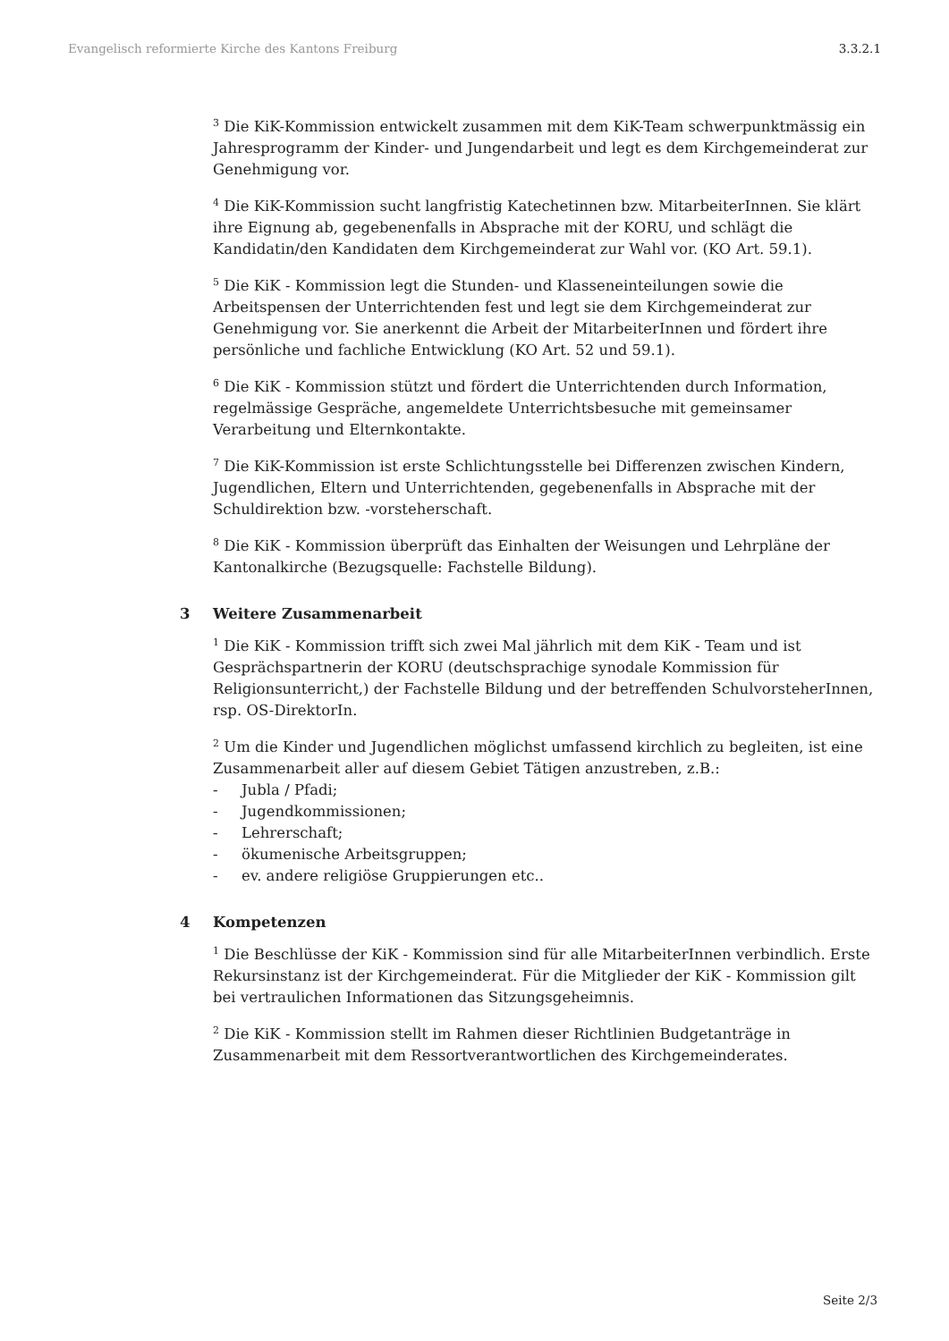Evangelisch reformierte Kirche des Kantons Freiburg 3.3.2.1
<sup>3</sup> Die KiK-Kommission entwickelt zusammen mit dem KiK-Team schwerpunktmässig ein Jahresprogramm der Kinder- und Jungendarbeit und legt es dem Kirchgemeinderat zur Genehmigung vor.
<sup>4</sup> Die KiK-Kommission sucht langfristig Katechetinnen bzw. MitarbeiterInnen. Sie klärt ihre Eignung ab, gegebenenfalls in Absprache mit der KORU, und schlägt die Kandidatin/den Kandidaten dem Kirchgemeinderat zur Wahl vor. (KO Art. 59.1).
<sup>5</sup> Die KiK - Kommission legt die Stunden- und Klasseneinteilungen sowie die Arbeitspensen der Unterrichtenden fest und legt sie dem Kirchgemeinderat zur Genehmigung vor. Sie anerkennt die Arbeit der MitarbeiterInnen und fördert ihre persönliche und fachliche Entwicklung (KO Art. 52 und 59.1).
<sup>6</sup> Die KiK - Kommission stützt und fördert die Unterrichtenden durch Information, regelmässige Gespräche, angemeldete Unterrichtsbesuche mit gemeinsamer Verarbeitung und Elternkontakte.
<sup>7</sup> Die KiK-Kommission ist erste Schlichtungsstelle bei Differenzen zwischen Kindern, Jugendlichen, Eltern und Unterrichtenden, gegebenenfalls in Absprache mit der Schuldirektion bzw. -vorsteherschaft.
<sup>8</sup> Die KiK - Kommission überprüft das Einhalten der Weisungen und Lehrpläne der Kantonalkirche (Bezugsquelle: Fachstelle Bildung).
3 Weitere Zusammenarbeit
<sup>1</sup> Die KiK - Kommission trifft sich zwei Mal jährlich mit dem KiK - Team und ist Gesprächspartnerin der KORU (deutschsprachige synodale Kommission für Religionsunterricht,) der Fachstelle Bildung und der betreffenden SchulvorsteherInnen, rsp. OS-DirektorIn.
<sup>2</sup> Um die Kinder und Jugendlichen möglichst umfassend kirchlich zu begleiten, ist eine Zusammenarbeit aller auf diesem Gebiet Tätigen anzustreben, z.B.:
- Jubla / Pfadi;
- Jugendkommissionen;
- Lehrerschaft;
- ökumenische Arbeitsgruppen;
- ev. andere religiöse Gruppierungen etc..
4 Kompetenzen
<sup>1</sup> Die Beschlüsse der KiK - Kommission sind für alle MitarbeiterInnen verbindlich. Erste Rekursinstanz ist der Kirchgemeinderat. Für die Mitglieder der KiK - Kommission gilt bei vertraulichen Informationen das Sitzungsgeheimnis.
<sup>2</sup> Die KiK - Kommission stellt im Rahmen dieser Richtlinien Budgetanträge in Zusammenarbeit mit dem Ressortverantwortlichen des Kirchgemeinderates.
Seite 2/3